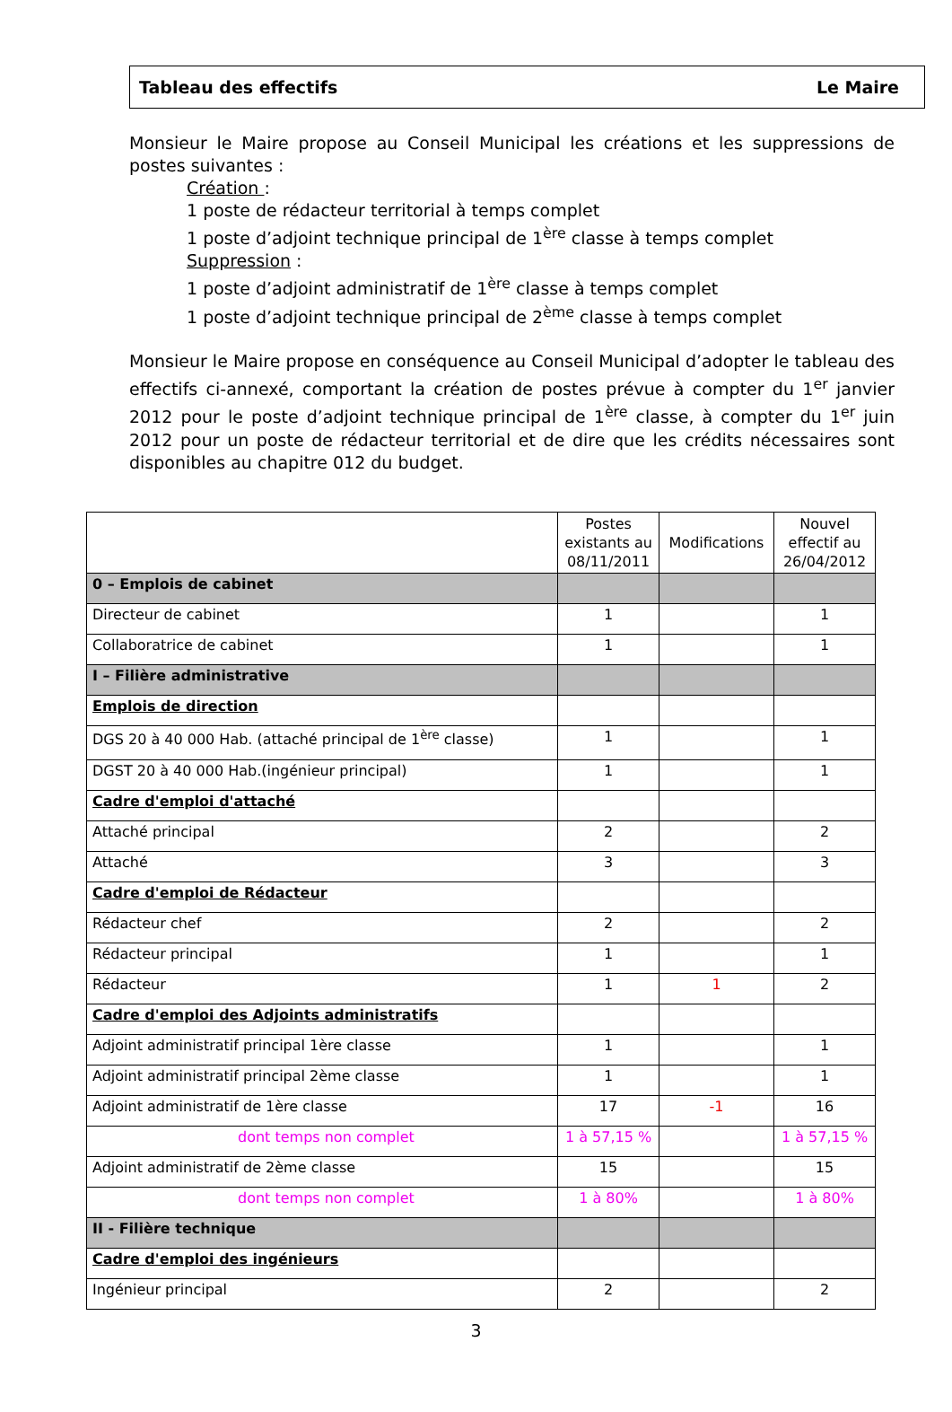Tableau des effectifs Le Maire
Monsieur le Maire propose au Conseil Municipal les créations et les suppressions de postes suivantes :
Création :
1 poste de rédacteur territorial à temps complet
1 poste d’adjoint technique principal de 1<sup>ère</sup> classe à temps complet
Suppression :
1 poste d’adjoint administratif de 1<sup>ère</sup> classe à temps complet
1 poste d’adjoint technique principal de 2<sup>ème</sup> classe à temps complet
Monsieur le Maire propose en conséquence au Conseil Municipal d’adopter le tableau des effectifs ci-annexé, comportant la création de postes prévue à compter du 1<sup>er</sup> janvier 2012 pour le poste d’adjoint technique principal de 1<sup>ère</sup> classe, à compter du 1<sup>er</sup> juin 2012 pour un poste de rédacteur territorial et de dire que les crédits nécessaires sont disponibles au chapitre 012 du budget.
| | Postes existants au 08/11/2011 | Modifications | Nouvel effectif au 26/04/2012 |
| --- | --- | --- | --- |
| 0 – Emplois de cabinet | | | |
| Directeur de cabinet | 1 | | 1 |
| Collaboratrice de cabinet | 1 | | 1 |
| I – Filière administrative | | | |
| Emplois de direction | | | |
| DGS 20 à 40 000 Hab. (attaché principal de 1<sup>ère</sup> classe) | 1 | | 1 |
| DGST 20 à 40 000 Hab.(ingénieur principal) | 1 | | 1 |
| Cadre d'emploi d'attaché | | | |
| Attaché principal | 2 | | 2 |
| Attaché | 3 | | 3 |
| Cadre d'emploi de Rédacteur | | | |
| Rédacteur chef | 2 | | 2 |
| Rédacteur principal | 1 | | 1 |
| Rédacteur | 1 | 1 | 2 |
| Cadre d'emploi des Adjoints administratifs | | | |
| Adjoint administratif principal 1ère classe | 1 | | 1 |
| Adjoint administratif principal 2ème classe | 1 | | 1 |
| Adjoint administratif de 1ère classe | 17 | -1 | 16 |
| dont temps non complet | 1 à 57,15 % | | 1 à 57,15 % |
| Adjoint administratif de 2ème classe | 15 | | 15 |
| dont temps non complet | 1 à 80% | | 1 à 80% |
| II - Filière technique | | | |
| Cadre d'emploi des ingénieurs | | | |
| Ingénieur principal | 2 | | 2 |
3